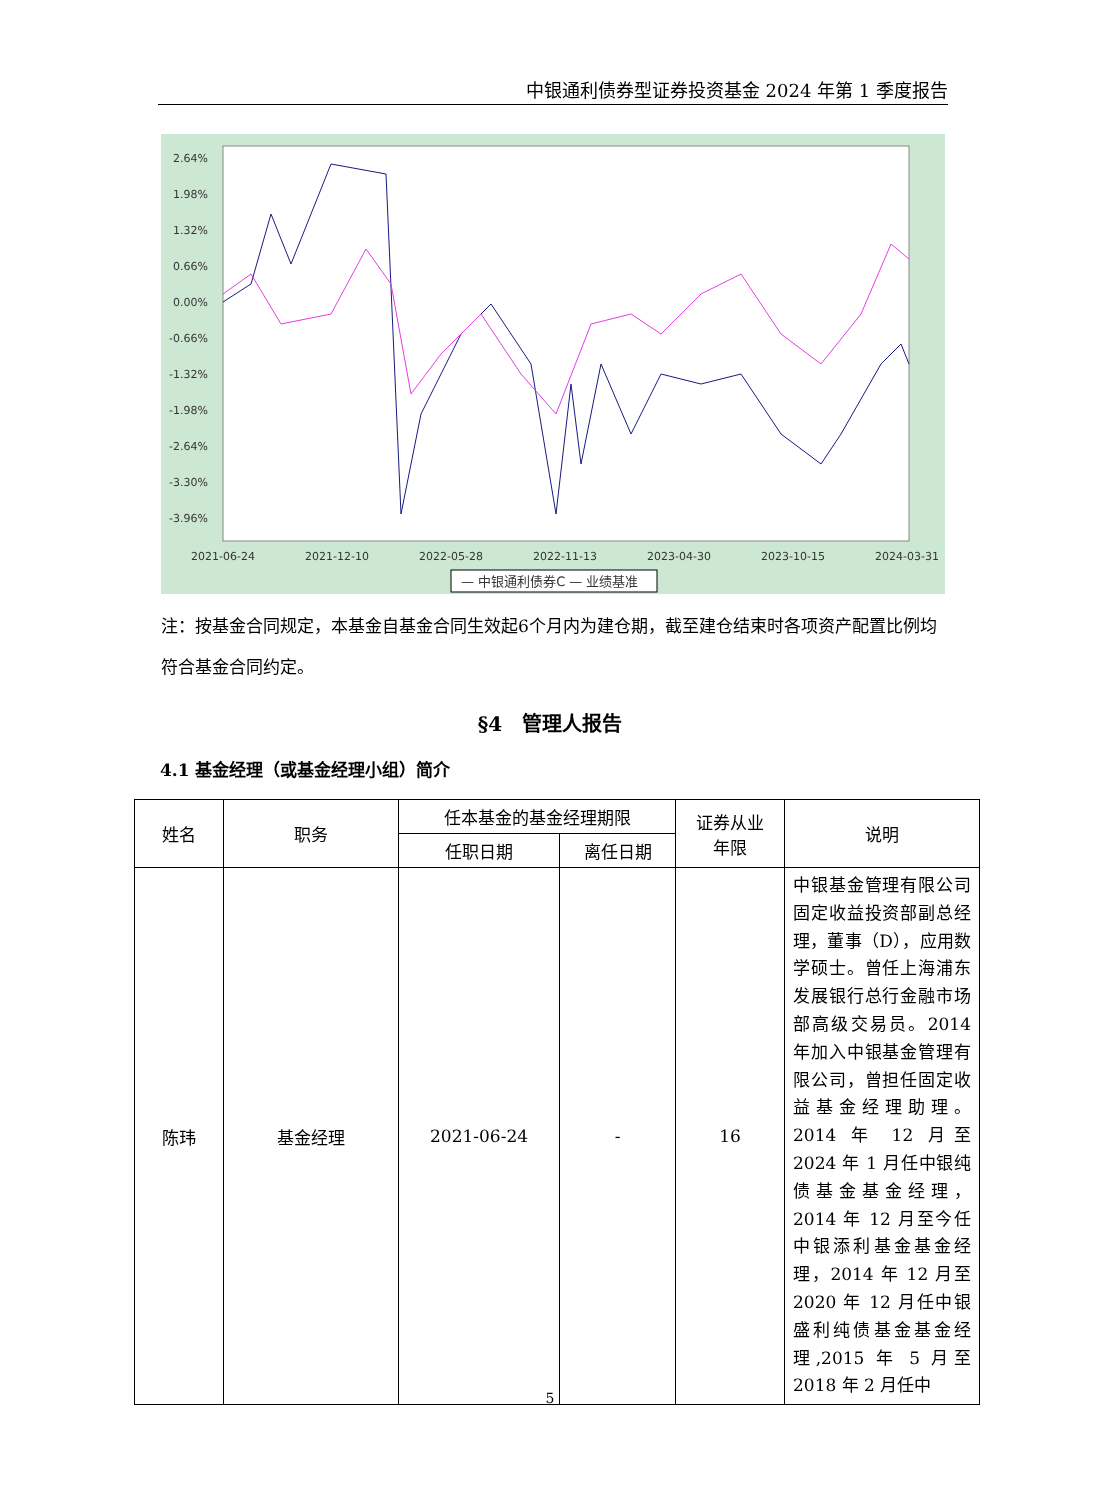中银通利债券型证券投资基金 2024 年第 1 季度报告
2.64%
1.98%
1.32%
0.66%
0.00%
-0.66%
-1.32%
-1.98%
-2.64%
-3.30%
-3.96%
2021-06-24
2021-12-10
2022-05-28
2022-11-13
2023-04-30
2023-10-15
2024-03-31
— 中银通利债券C — 业绩基准
注：按基金合同规定，本基金自基金合同生效起6个月内为建仓期，截至建仓结束时各项资产配置比例均符合基金合同约定。
§4　管理人报告
4.1 基金经理（或基金经理小组）简介
| 姓名 | 职务 | 任本基金的基金经理期限 | | 证券从业 年限 | 说明 |
| --- | --- | --- | --- | --- | --- |
| | | 任职日期 | 离任日期 | | |
| 陈玮 | 基金经理 | 2021-06-24 | - | 16 | 中银基金管理有限公司固定收益投资部副总经理，董事（D），应用数学硕士。曾任上海浦东发展银行总行金融市场部高级交易员。2014 年加入中银基金管理有限公司，曾担任固定收益基金经理助理。2014 年 12 月至 2024 年 1 月任中银纯债基金基金经理，2014 年 12 月至今任中银添利基金基金经理，2014 年 12 月至 2020 年 12 月任中银盛利纯债基金基金经理,2015 年 5 月至 2018 年 2 月任中 |
5